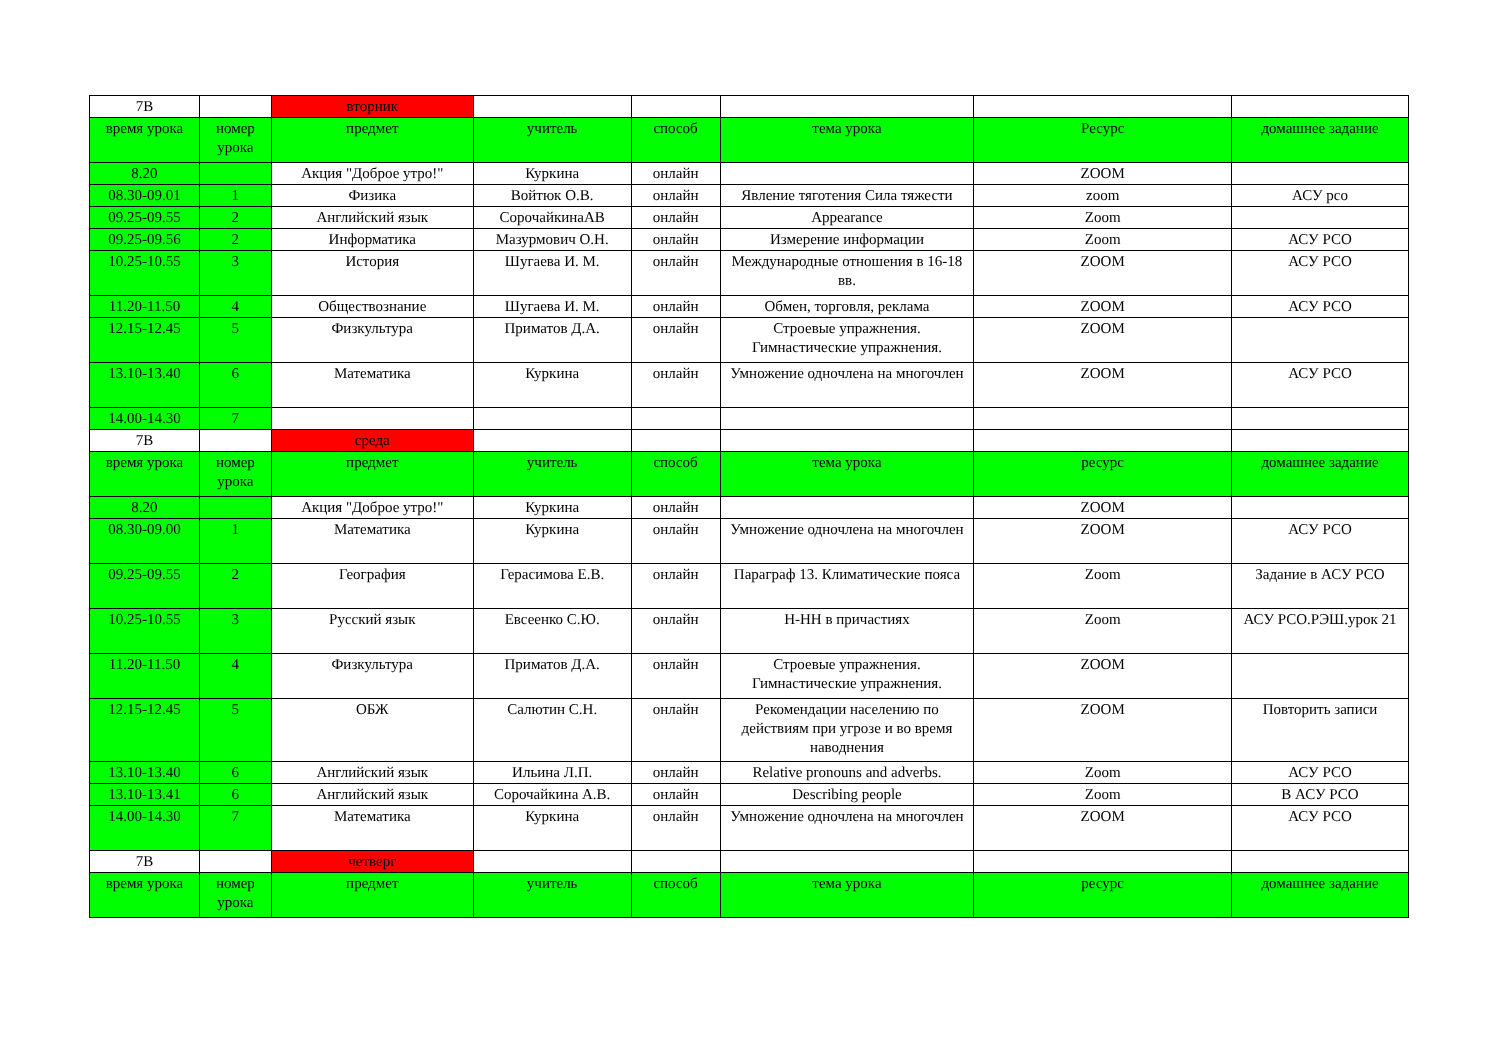| 7В | | вторник | | | | | |
| время урока | номер урока | предмет | учитель | способ | тема урока | Ресурс | домашнее задание |
| 8.20 | | Акция "Доброе утро!" | Куркина | онлайн | | ZOOM | |
| 08.30-09.01 | 1 | Физика | Войтюк О.В. | онлайн | Явление тяготения Сила тяжести | zoom | АСУ рсо |
| 09.25-09.55 | 2 | Английский язык | СорочайкинаАВ | онлайн | Appearance | Zoom | |
| 09.25-09.56 | 2 | Информатика | Мазурмович О.Н. | онлайн | Измерение информации | Zoom | АСУ РСО |
| 10.25-10.55 | 3 | История | Шугаева И. М. | онлайн | Международные отношения в 16-18 вв. | ZOOM | АСУ РСО |
| 11.20-11.50 | 4 | Обществознание | Шугаева И. М. | онлайн | Обмен, торговля, реклама | ZOOM | АСУ РСО |
| 12.15-12.45 | 5 | Физкультура | Приматов Д.А. | онлайн | Строевые упражнения. Гимнастические упражнения. | ZOOM | |
| 13.10-13.40 | 6 | Математика | Куркина | онлайн | Умножение одночлена на многочлен | ZOOM | АСУ РСО |
| 14.00-14.30 | 7 | | | | | | |
| 7В | | среда | | | | | |
| время урока | номер урока | предмет | учитель | способ | тема урока | ресурс | домашнее задание |
| 8.20 | | Акция "Доброе утро!" | Куркина | онлайн | | ZOOM | |
| 08.30-09.00 | 1 | Математика | Куркина | онлайн | Умножение одночлена на многочлен | ZOOM | АСУ РСО |
| 09.25-09.55 | 2 | География | Герасимова Е.В. | онлайн | Параграф 13. Климатические пояса | Zoom | Задание в АСУ РСО |
| 10.25-10.55 | 3 | Русский язык | Евсеенко С.Ю. | онлайн | Н-НН в причастиях | Zoom | АСУ РСО.РЭШ.урок 21 |
| 11.20-11.50 | 4 | Физкультура | Приматов Д.А. | онлайн | Строевые упражнения. Гимнастические упражнения. | ZOOM | |
| 12.15-12.45 | 5 | ОБЖ | Салютин С.Н. | онлайн | Рекомендации населению по действиям при угрозе и во время наводнения | ZOOM | Повторить записи |
| 13.10-13.40 | 6 | Английский язык | Ильина Л.П. | онлайн | Relative pronouns and adverbs. | Zoom | АСУ РСО |
| 13.10-13.41 | 6 | Английский язык | Сорочайкина А.В. | онлайн | Describing people | Zoom | В АСУ РСО |
| 14.00-14.30 | 7 | Математика | Куркина | онлайн | Умножение одночлена на многочлен | ZOOM | АСУ РСО |
| 7В | | четверг | | | | | |
| время урока | номер урока | предмет | учитель | способ | тема урока | ресурс | домашнее задание |